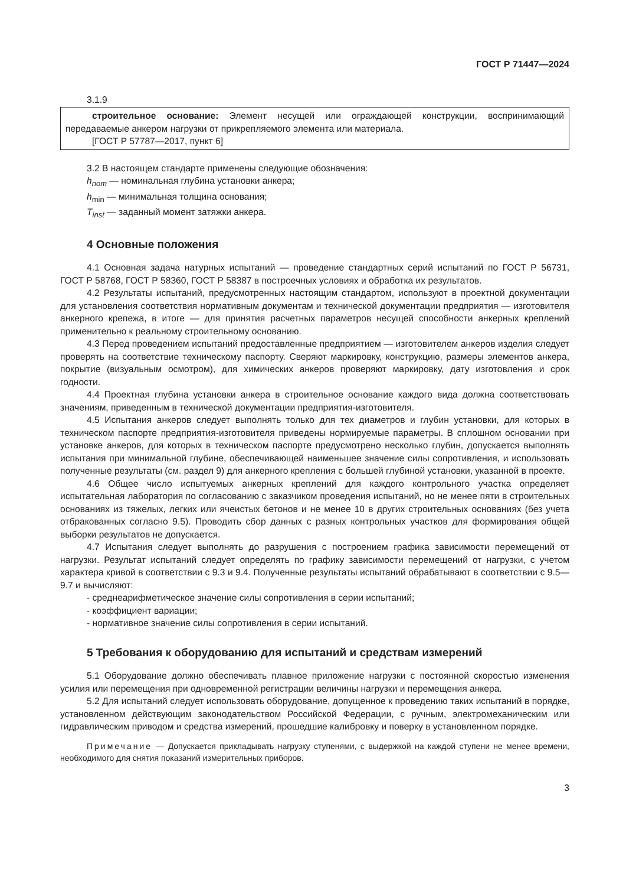ГОСТ Р 71447—2024
3.1.9
строительное основание: Элемент несущей или ограждающей конструкции, воспринимающий передаваемые анкером нагрузки от прикрепляемого элемента или материала.
[ГОСТ Р 57787—2017, пункт 6]
3.2 В настоящем стандарте применены следующие обозначения:
h<sub>nom</sub> — номинальная глубина установки анкера;
h<sub>min</sub> — минимальная толщина основания;
T<sub>inst</sub> — заданный момент затяжки анкера.
4 Основные положения
4.1 Основная задача натурных испытаний — проведение стандартных серий испытаний по ГОСТ Р 56731, ГОСТ Р 58768, ГОСТ Р 58360, ГОСТ Р 58387 в построечных условиях и обработка их результатов.
4.2 Результаты испытаний, предусмотренных настоящим стандартом, используют в проектной документации для установления соответствия нормативным документам и технической документации предприятия — изготовителя анкерного крепежа, в итоге — для принятия расчетных параметров несущей способности анкерных креплений применительно к реальному строительному основанию.
4.3 Перед проведением испытаний предоставленные предприятием — изготовителем анкеров изделия следует проверять на соответствие техническому паспорту. Сверяют маркировку, конструкцию, размеры элементов анкера, покрытие (визуальным осмотром), для химических анкеров проверяют маркировку, дату изготовления и срок годности.
4.4 Проектная глубина установки анкера в строительное основание каждого вида должна соответствовать значениям, приведенным в технической документации предприятия-изготовителя.
4.5 Испытания анкеров следует выполнять только для тех диаметров и глубин установки, для которых в техническом паспорте предприятия-изготовителя приведены нормируемые параметры. В сплошном основании при установке анкеров, для которых в техническом паспорте предусмотрено несколько глубин, допускается выполнять испытания при минимальной глубине, обеспечивающей наименьшее значение силы сопротивления, и использовать полученные результаты (см. раздел 9) для анкерного крепления с большей глубиной установки, указанной в проекте.
4.6 Общее число испытуемых анкерных креплений для каждого контрольного участка определяет испытательная лаборатория по согласованию с заказчиком проведения испытаний, но не менее пяти в строительных основаниях из тяжелых, легких или ячеистых бетонов и не менее 10 в других строительных основаниях (без учета отбракованных согласно 9.5). Проводить сбор данных с разных контрольных участков для формирования общей выборки результатов не допускается.
4.7 Испытания следует выполнять до разрушения с построением графика зависимости перемещений от нагрузки. Результат испытаний следует определять по графику зависимости перемещений от нагрузки, с учетом характера кривой в соответствии с 9.3 и 9.4. Полученные результаты испытаний обрабатывают в соответствии с 9.5—9.7 и вычисляют:
- среднеарифметическое значение силы сопротивления в серии испытаний;
- коэффициент вариации;
- нормативное значение силы сопротивления в серии испытаний.
5 Требования к оборудованию для испытаний и средствам измерений
5.1 Оборудование должно обеспечивать плавное приложение нагрузки с постоянной скоростью изменения усилия или перемещения при одновременной регистрации величины нагрузки и перемещения анкера.
5.2 Для испытаний следует использовать оборудование, допущенное к проведению таких испытаний в порядке, установленном действующим законодательством Российской Федерации, с ручным, электромеханическим или гидравлическим приводом и средства измерений, прошедшие калибровку и поверку в установленном порядке.
Примечание — Допускается прикладывать нагрузку ступенями, с выдержкой на каждой ступени не менее времени, необходимого для снятия показаний измерительных приборов.
3